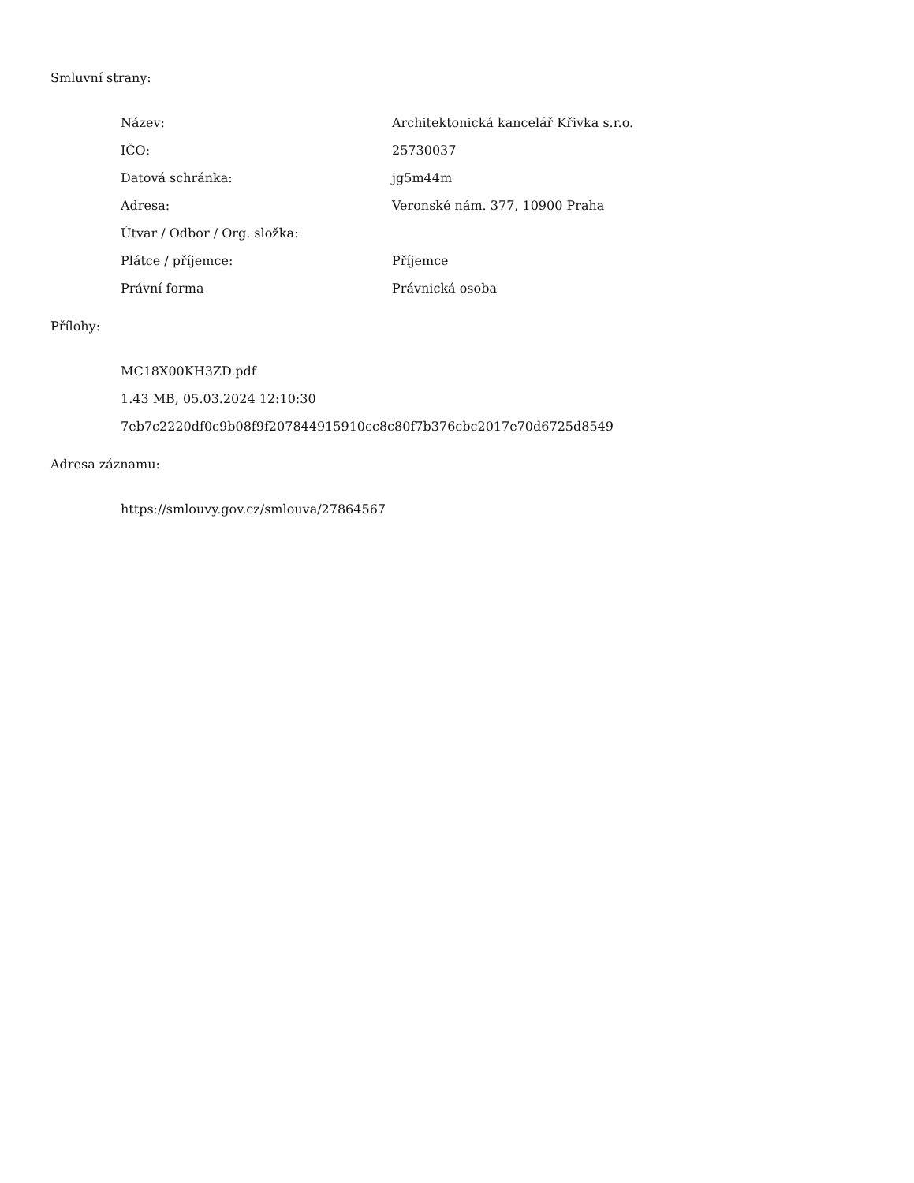Smluvní strany:
| Název: | Architektonická kancelář Křivka s.r.o. |
| IČO: | 25730037 |
| Datová schránka: | jg5m44m |
| Adresa: | Veronské nám. 377, 10900 Praha |
| Útvar / Odbor / Org. složka: | |
| Plátce / příjemce: | Příjemce |
| Právní forma | Právnická osoba |
Přílohy:
MC18X00KH3ZD.pdf
1.43 MB, 05.03.2024 12:10:30
7eb7c2220df0c9b08f9f207844915910cc8c80f7b376cbc2017e70d6725d8549
Adresa záznamu:
https://smlouvy.gov.cz/smlouva/27864567